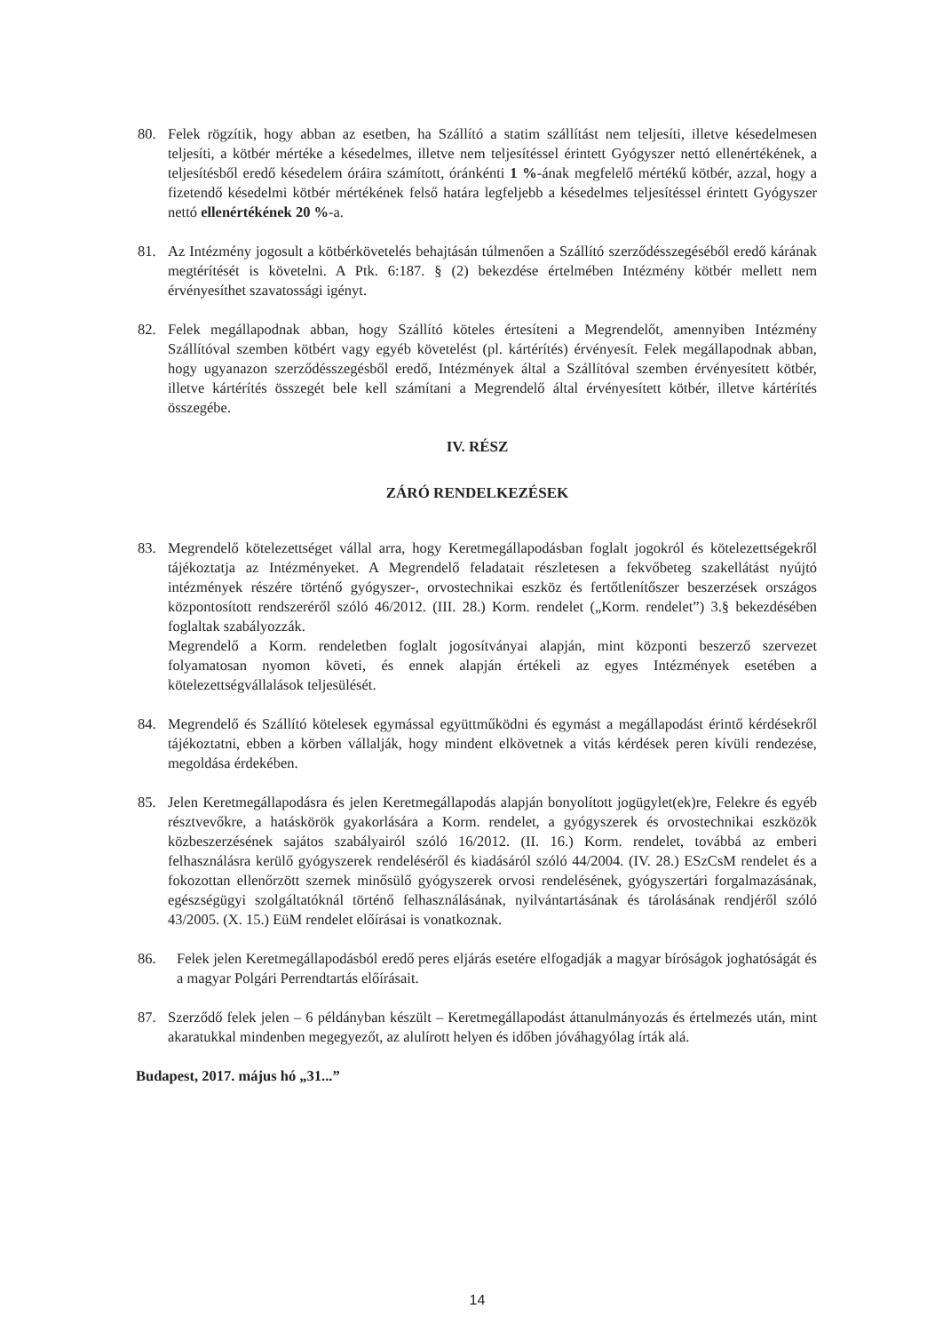80. Felek rögzítik, hogy abban az esetben, ha Szállító a statim szállítást nem teljesíti, illetve késedelmesen teljesíti, a kötbér mértéke a késedelmes, illetve nem teljesítéssel érintett Gyógyszer nettó ellenértékének, a teljesítésből eredő késedelem óráira számított, óránkénti 1 %-ának megfelelő mértékű kötbér, azzal, hogy a fizetendő késedelmi kötbér mértékének felső határa legfeljebb a késedelmes teljesítéssel érintett Gyógyszer nettó ellenértékének 20 %-a.
81. Az Intézmény jogosult a kötbérkövetelés behajtásán túlmenően a Szállító szerződésszegéséből eredő kárának megtérítését is követelni. A Ptk. 6:187. § (2) bekezdése értelmében Intézmény kötbér mellett nem érvényesíthet szavatossági igényt.
82. Felek megállapodnak abban, hogy Szállító köteles értesíteni a Megrendelőt, amennyiben Intézmény Szállítóval szemben kötbért vagy egyéb követelést (pl. kártérítés) érvényesít. Felek megállapodnak abban, hogy ugyanazon szerződésszegésből eredő, Intézmények által a Szállítóval szemben érvényesített kötbér, illetve kártérítés összegét bele kell számítani a Megrendelő által érvényesített kötbér, illetve kártérítés összegébe.
IV. RÉSZ
ZÁRÓ RENDELKEZÉSEK
83. Megrendelő kötelezettséget vállal arra, hogy Keretmegállapodásban foglalt jogokról és kötelezettségekről tájékoztatja az Intézményeket. A Megrendelő feladatait részletesen a fekvőbeteg szakellátást nyújtó intézmények részére történő gyógyszer-, orvostechnikai eszköz és fertőtlenítőszer beszerzések országos központosított rendszeréről szóló 46/2012. (III. 28.) Korm. rendelet („Korm. rendelet”) 3.§ bekezdésében foglaltak szabályozzák.
Megrendelő a Korm. rendeletben foglalt jogosítványai alapján, mint központi beszerző szervezet folyamatosan nyomon követi, és ennek alapján értékeli az egyes Intézmények esetében a kötelezettségvállalások teljesülését.
84. Megrendelő és Szállító kötelesek egymással együttműködni és egymást a megállapodást érintő kérdésekről tájékoztatni, ebben a körben vállalják, hogy mindent elkövetnek a vitás kérdések peren kívüli rendezése, megoldása érdekében.
85. Jelen Keretmegállapodásra és jelen Keretmegállapodás alapján bonyolított jogügylet(ek)re, Felekre és egyéb résztvevőkre, a hatáskörök gyakorlására a Korm. rendelet, a gyógyszerek és orvostechnikai eszközök közbeszerzésének sajátos szabályairól szóló 16/2012. (II. 16.) Korm. rendelet, továbbá az emberi felhasználásra kerülő gyógyszerek rendeléséről és kiadásáról szóló 44/2004. (IV. 28.) ESzCsM rendelet és a fokozottan ellenőrzött szernek minősülő gyógyszerek orvosi rendelésének, gyógyszertári forgalmazásának, egészségügyi szolgáltatóknál történő felhasználásának, nyilvántartásának és tárolásának rendjéről szóló 43/2005. (X. 15.) EüM rendelet előírásai is vonatkoznak.
86. Felek jelen Keretmegállapodásból eredő peres eljárás esetére elfogadják a magyar bíróságok joghatóságát és a magyar Polgári Perrendtartás előírásait.
87. Szerződő felek jelen – 6 példányban készült – Keretmegállapodást áttanulmányozás és értelmezés után, mint akaratukkal mindenben megegyezőt, az alulírott helyen és időben jóváhagyólag írták alá.
Budapest, 2017. május hó „31...”
14